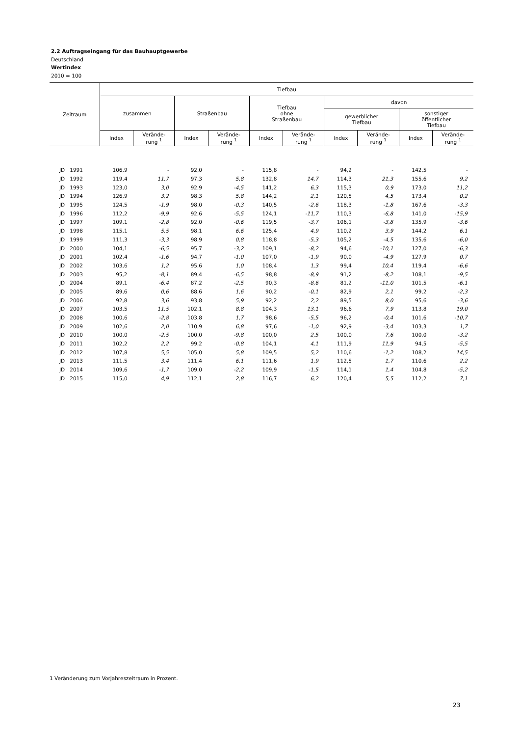2.2 Auftragseingang für das Bauhauptgewerbe
Deutschland
Wertindex
2010 = 100
| Zeitraum | Tiefbau | | | | | | | | | |
| --- | --- | --- | --- | --- | --- | --- | --- | --- | --- | --- |
| | zusammen | | Straßenbau | | Tiefbau ohne Straßenbau | | davon | | | |
| | | | | | | | gewerblicher Tiefbau | | sonstiger öffentlicher Tiefbau | |
| | Index | Verände- rung <sup>1</sup> | Index | Verände- rung <sup>1</sup> | Index | Verände- rung <sup>1</sup> | Index | Verände- rung <sup>1</sup> | Index | Verände- rung <sup>1</sup> |
| JD 1991 | 106,9 | - | 92,0 | - | 115,8 | - | 94,2 | - | 142,5 | - |
| JD 1992 | 119,4 | 11,7 | 97,3 | 5,8 | 132,8 | 14,7 | 114,3 | 21,3 | 155,6 | 9,2 |
| JD 1993 | 123,0 | 3,0 | 92,9 | -4,5 | 141,2 | 6,3 | 115,3 | 0,9 | 173,0 | 11,2 |
| JD 1994 | 126,9 | 3,2 | 98,3 | 5,8 | 144,2 | 2,1 | 120,5 | 4,5 | 173,4 | 0,2 |
| JD 1995 | 124,5 | -1,9 | 98,0 | -0,3 | 140,5 | -2,6 | 118,3 | -1,8 | 167,6 | -3,3 |
| JD 1996 | 112,2 | -9,9 | 92,6 | -5,5 | 124,1 | -11,7 | 110,3 | -6,8 | 141,0 | -15,9 |
| JD 1997 | 109,1 | -2,8 | 92,0 | -0,6 | 119,5 | -3,7 | 106,1 | -3,8 | 135,9 | -3,6 |
| JD 1998 | 115,1 | 5,5 | 98,1 | 6,6 | 125,4 | 4,9 | 110,2 | 3,9 | 144,2 | 6,1 |
| JD 1999 | 111,3 | -3,3 | 98,9 | 0,8 | 118,8 | -5,3 | 105,2 | -4,5 | 135,6 | -6,0 |
| JD 2000 | 104,1 | -6,5 | 95,7 | -3,2 | 109,1 | -8,2 | 94,6 | -10,1 | 127,0 | -6,3 |
| JD 2001 | 102,4 | -1,6 | 94,7 | -1,0 | 107,0 | -1,9 | 90,0 | -4,9 | 127,9 | 0,7 |
| JD 2002 | 103,6 | 1,2 | 95,6 | 1,0 | 108,4 | 1,3 | 99,4 | 10,4 | 119,4 | -6,6 |
| JD 2003 | 95,2 | -8,1 | 89,4 | -6,5 | 98,8 | -8,9 | 91,2 | -8,2 | 108,1 | -9,5 |
| JD 2004 | 89,1 | -6,4 | 87,2 | -2,5 | 90,3 | -8,6 | 81,2 | -11,0 | 101,5 | -6,1 |
| JD 2005 | 89,6 | 0,6 | 88,6 | 1,6 | 90,2 | -0,1 | 82,9 | 2,1 | 99,2 | -2,3 |
| JD 2006 | 92,8 | 3,6 | 93,8 | 5,9 | 92,2 | 2,2 | 89,5 | 8,0 | 95,6 | -3,6 |
| JD 2007 | 103,5 | 11,5 | 102,1 | 8,8 | 104,3 | 13,1 | 96,6 | 7,9 | 113,8 | 19,0 |
| JD 2008 | 100,6 | -2,8 | 103,8 | 1,7 | 98,6 | -5,5 | 96,2 | -0,4 | 101,6 | -10,7 |
| JD 2009 | 102,6 | 2,0 | 110,9 | 6,8 | 97,6 | -1,0 | 92,9 | -3,4 | 103,3 | 1,7 |
| JD 2010 | 100,0 | -2,5 | 100,0 | -9,8 | 100,0 | 2,5 | 100,0 | 7,6 | 100,0 | -3,2 |
| JD 2011 | 102,2 | 2,2 | 99,2 | -0,8 | 104,1 | 4,1 | 111,9 | 11,9 | 94,5 | -5,5 |
| JD 2012 | 107,8 | 5,5 | 105,0 | 5,8 | 109,5 | 5,2 | 110,6 | -1,2 | 108,2 | 14,5 |
| JD 2013 | 111,5 | 3,4 | 111,4 | 6,1 | 111,6 | 1,9 | 112,5 | 1,7 | 110,6 | 2,2 |
| JD 2014 | 109,6 | -1,7 | 109,0 | -2,2 | 109,9 | -1,5 | 114,1 | 1,4 | 104,8 | -5,2 |
| JD 2015 | 115,0 | 4,9 | 112,1 | 2,8 | 116,7 | 6,2 | 120,4 | 5,5 | 112,2 | 7,1 |
1 Veränderung zum Vorjahreszeitraum in Prozent.
23